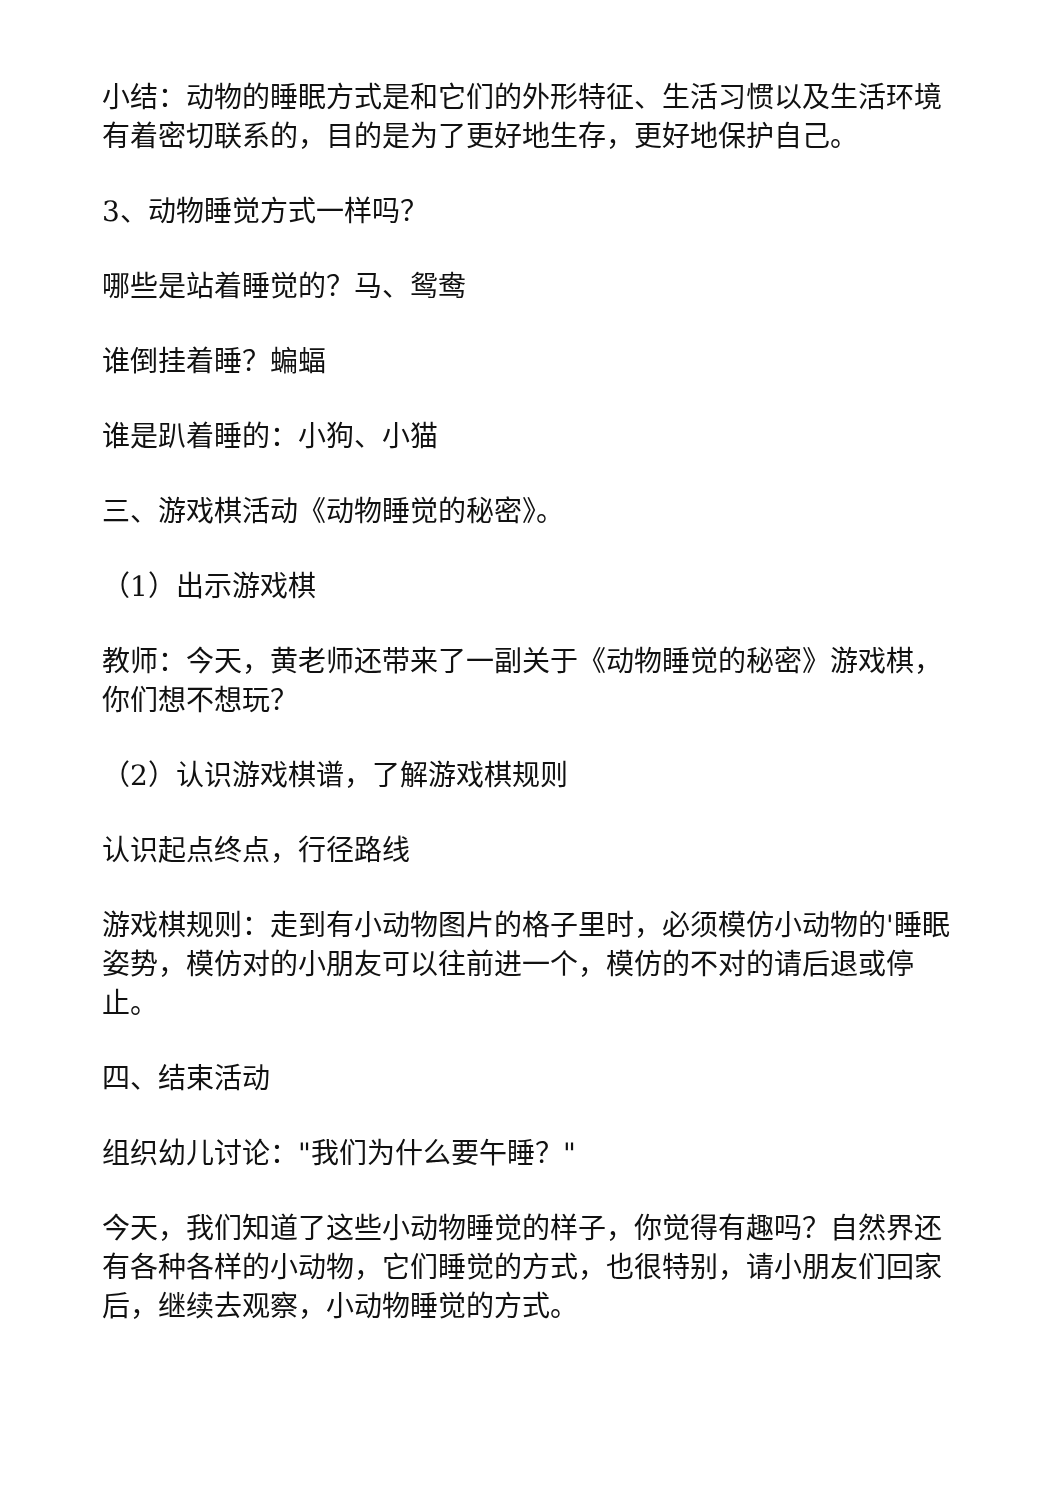小结：动物的睡眠方式是和它们的外形特征、生活习惯以及生活环境有着密切联系的，目的是为了更好地生存，更好地保护自己。
3、动物睡觉方式一样吗？
哪些是站着睡觉的？马、鸳鸯
谁倒挂着睡？蝙蝠
谁是趴着睡的：小狗、小猫
三、游戏棋活动《动物睡觉的秘密》。
（1）出示游戏棋
教师：今天，黄老师还带来了一副关于《动物睡觉的秘密》游戏棋，你们想不想玩？
（2）认识游戏棋谱，了解游戏棋规则
认识起点终点，行径路线
游戏棋规则：走到有小动物图片的格子里时，必须模仿小动物的'睡眠姿势，模仿对的小朋友可以往前进一个，模仿的不对的请后退或停止。
四、结束活动
组织幼儿讨论："我们为什么要午睡？"
今天，我们知道了这些小动物睡觉的样子，你觉得有趣吗？自然界还有各种各样的小动物，它们睡觉的方式，也很特别，请小朋友们回家后，继续去观察，小动物睡觉的方式。